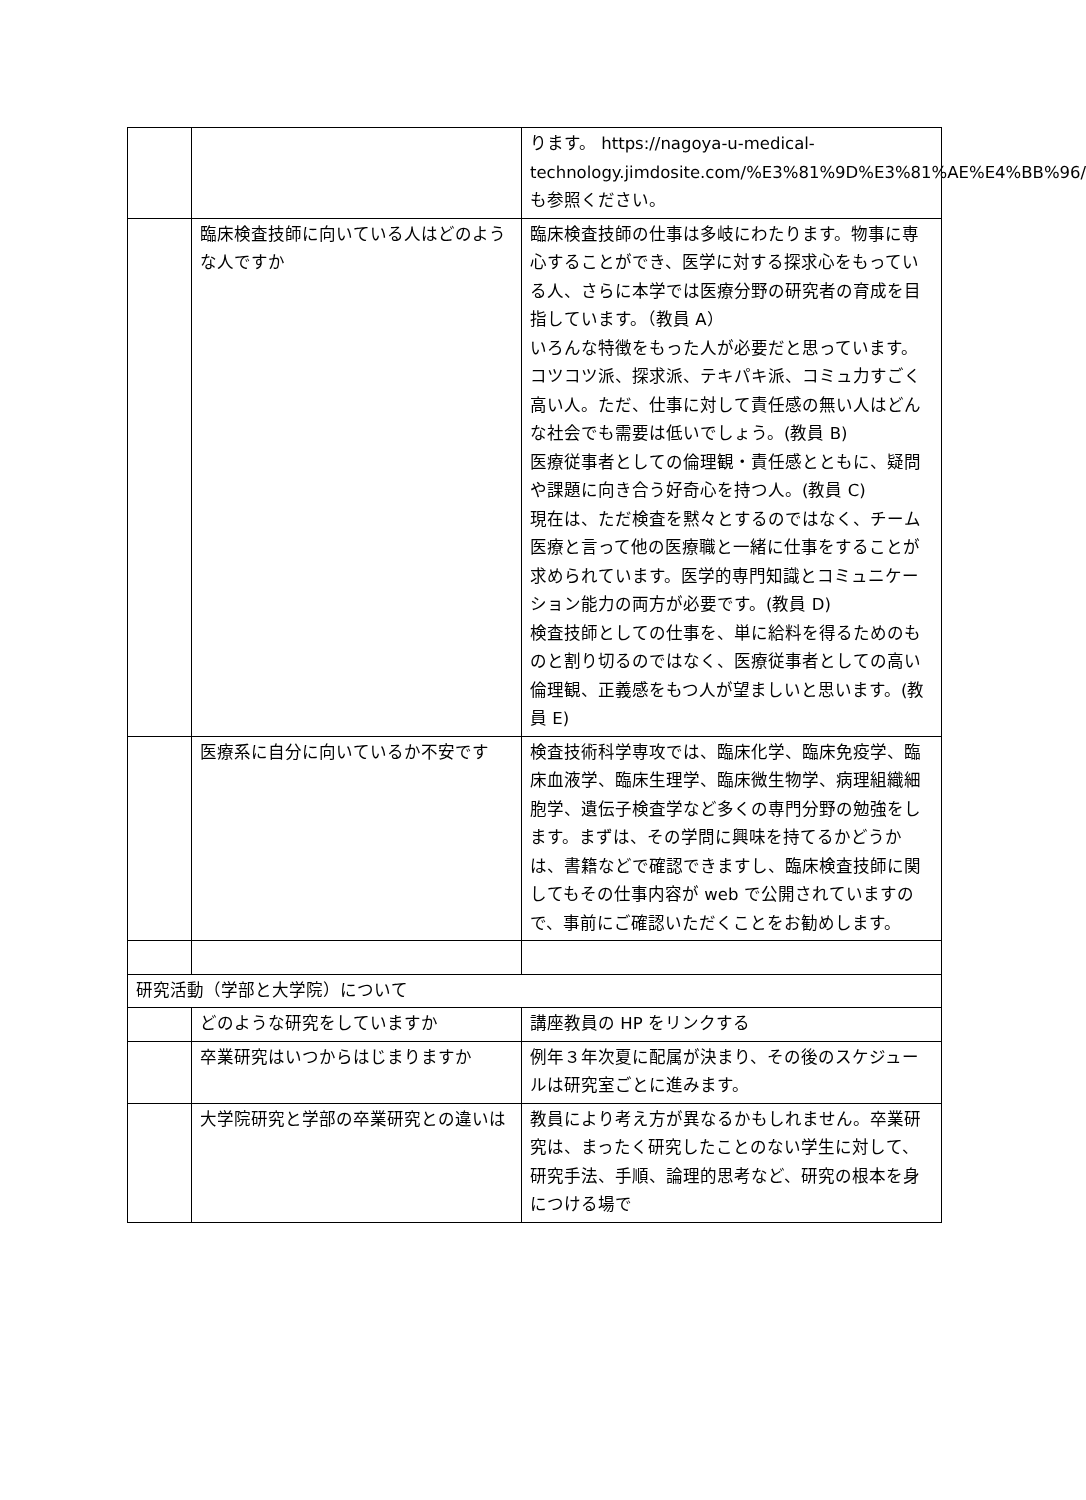| | | ります。 https://nagoya-u-medical-technology.jimdosite.com/%E3%81%9D%E3%81%AE%E4%BB%96/ も参照ください。 |
| | 臨床検査技師に向いている人はどのような人ですか | 臨床検査技師の仕事は多岐にわたります。物事に専心することができ、医学に対する探求心をもっている人、さらに本学では医療分野の研究者の育成を目指しています。（教員 A） いろんな特徴をもった人が必要だと思っています。コツコツ派、探求派、テキパキ派、コミュ力すごく高い人。ただ、仕事に対して責任感の無い人はどんな社会でも需要は低いでしょう。(教員 B) 医療従事者としての倫理観・責任感とともに、疑問や課題に向き合う好奇心を持つ人。(教員 C) 現在は、ただ検査を黙々とするのではなく、チーム医療と言って他の医療職と一緒に仕事をすることが求められています。医学的専門知識とコミュニケーション能力の両方が必要です。(教員 D) 検査技師としての仕事を、単に給料を得るためのものと割り切るのではなく、医療従事者としての高い倫理観、正義感をもつ人が望ましいと思います。(教員 E) |
| | 医療系に自分に向いているか不安です | 検査技術科学専攻では、臨床化学、臨床免疫学、臨床血液学、臨床生理学、臨床微生物学、病理組織細胞学、遺伝子検査学など多くの専門分野の勉強をします。まずは、その学問に興味を持てるかどうかは、書籍などで確認できますし、臨床検査技師に関してもその仕事内容が web で公開されていますので、事前にご確認いただくことをお勧めします。 |
| 研究活動（学部と大学院）について | | |
| | どのような研究をしていますか | 講座教員の HP をリンクする |
| | 卒業研究はいつからはじまりますか | 例年３年次夏に配属が決まり、その後のスケジュールは研究室ごとに進みます。 |
| | 大学院研究と学部の卒業研究との違いは | 教員により考え方が異なるかもしれません。卒業研究は、まったく研究したことのない学生に対して、研究手法、手順、論理的思考など、研究の根本を身につける場で |